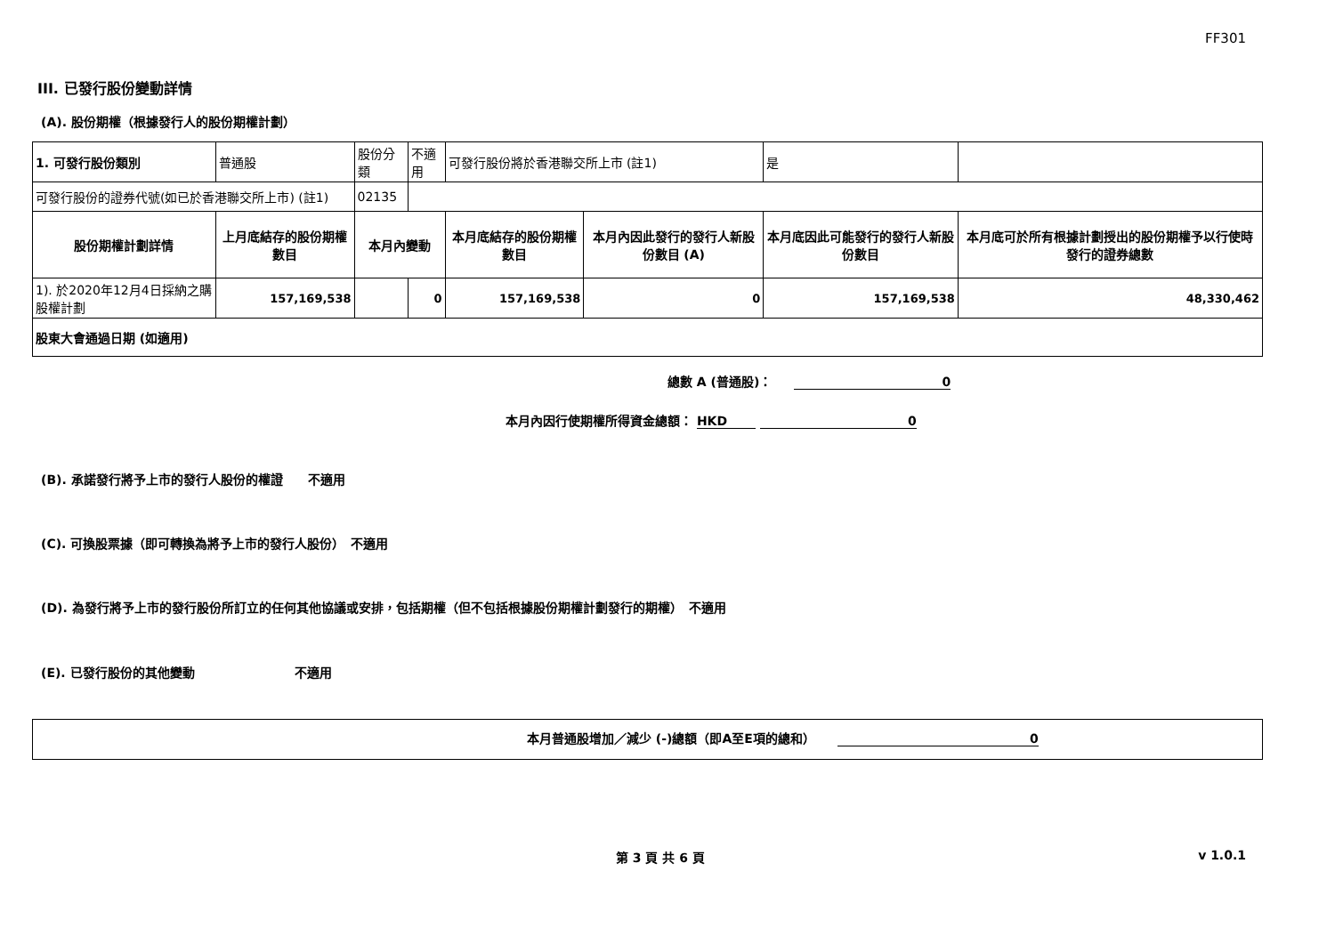FF301
III. 已發行股份變動詳情
(A). 股份期權（根據發行人的股份期權計劃）
| 1. 可發行股份類別 | 普通股 | 股份分類 | | 不適用 | 可發行股份將於香港聯交所上市 (註1) | | 是 | |
| 可發行股份的證券代號(如已於香港聯交所上市) (註1) | | 02135 | | | | | | |
| 股份期權計劃詳情 | 上月底結存的股份期權數目 | 本月內變動 | | | 本月底結存的股份期權數目 | 本月內因此發行的發行人新股份數目 (A) | 本月底因此可能發行的發行人新股份數目 | 本月底可於所有根據計劃授出的股份期權予以行使時發行的證券總數 |
| 1). 於2020年12月4日採納之購股權計劃 | 157,169,538 | | 0 | | 157,169,538 | 0 | 157,169,538 | 48,330,462 |
| 股東大會通過日期 (如適用) | | | | | | | | |
總數 A (普通股)： 0
本月內因行使期權所得資金總額： HKD 0
(B). 承諾發行將予上市的發行人股份的權證　　不適用
(C). 可換股票據（即可轉換為將予上市的發行人股份）　不適用
(D). 為發行將予上市的發行股份所訂立的任何其他協議或安排，包括期權（但不包括根據股份期權計劃發行的期權）　不適用
(E). 已發行股份的其他變動　　　　　　　　不適用
本月普通股增加／減少 (-)總額（即A至E項的總和） 0
第 3 頁 共 6 頁 v 1.0.1